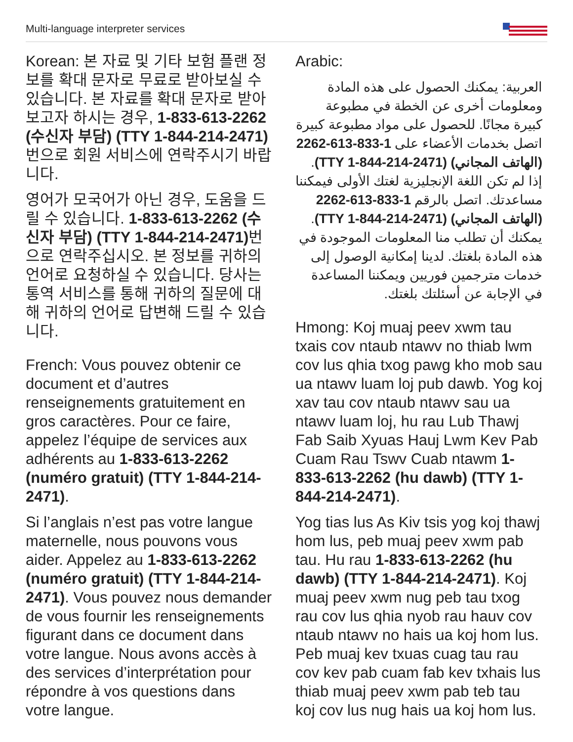Multi-language interpreter services
Korean: 본 자료 및 기타 보험 플랜 정보를 확대 문자로 무료로 받아보실 수 있습니다. 본 자료를 확대 문자로 받아보고자 하시는 경우, 1-833-613-2262 (수신자 부담) (TTY 1-844-214-2471) 번으로 회원 서비스에 연락주시기 바랍니다.
영어가 모국어가 아닌 경우, 도움을 드릴 수 있습니다. 1-833-613-2262 (수신자 부담) (TTY 1-844-214-2471) 번으로 연락주십시오. 본 정보를 귀하의 언어로 요청하실 수 있습니다. 당사는 통역 서비스를 통해 귀하의 질문에 대해 귀하의 언어로 답변해 드릴 수 있습니다.
French: Vous pouvez obtenir ce document et d’autres renseignements gratuitement en gros caractères. Pour ce faire, appelez l’équipe de services aux adhérents au 1-833-613-2262 (numéro gratuit) (TTY 1-844-214-2471).
Si l’anglais n’est pas votre langue maternelle, nous pouvons vous aider. Appelez au 1-833-613-2262 (numéro gratuit) (TTY 1-844-214-2471). Vous pouvez nous demander de vous fournir les renseignements figurant dans ce document dans votre langue. Nous avons accès à des services d’interprétation pour répondre à vos questions dans votre langue.
Arabic:
العربية: يمكنك الحصول على هذه المادة ومعلومات أخرى عن الخطة في مطبوعة كبيرة مجانًا. للحصول على مواد مطبوعة كبيرة اتصل بخدمات الأعضاء على 1-833-613-2262 (الهاتف المجاني) (TTY 1-844-214-2471). إذا لم تكن اللغة الإنجليزية لغتك الأولى فيمكننا مساعدتك. اتصل بالرقم 1-833-613-2262 (الهاتف المجاني) (TTY 1-844-214-2471). يمكنك أن تطلب منا المعلومات الموجودة في هذه المادة بلغتك. لدينا إمكانية الوصول إلى خدمات مترجمين فوريين ويمكننا المساعدة في الإجابة عن أسئلتك بلغتك.
Hmong: Koj muaj peev xwm tau txais cov ntaub ntawv no thiab lwm cov lus qhia txog pawg kho mob sau ua ntawv luam loj pub dawb. Yog koj xav tau cov ntaub ntawv sau ua ntawv luam loj, hu rau Lub Thawj Fab Saib Xyuas Hauj Lwm Kev Pab Cuam Rau Tswv Cuab ntawm 1-833-613-2262 (hu dawb) (TTY 1-844-214-2471).
Yog tias lus As Kiv tsis yog koj thawj hom lus, peb muaj peev xwm pab tau. Hu rau 1-833-613-2262 (hu dawb) (TTY 1-844-214-2471). Koj muaj peev xwm nug peb tau txog rau cov lus qhia nyob rau hauv cov ntaub ntawv no hais ua koj hom lus. Peb muaj kev txuas cuag tau rau cov kev pab cuam fab kev txhais lus thiab muaj peev xwm pab teb tau koj cov lus nug hais ua koj hom lus.